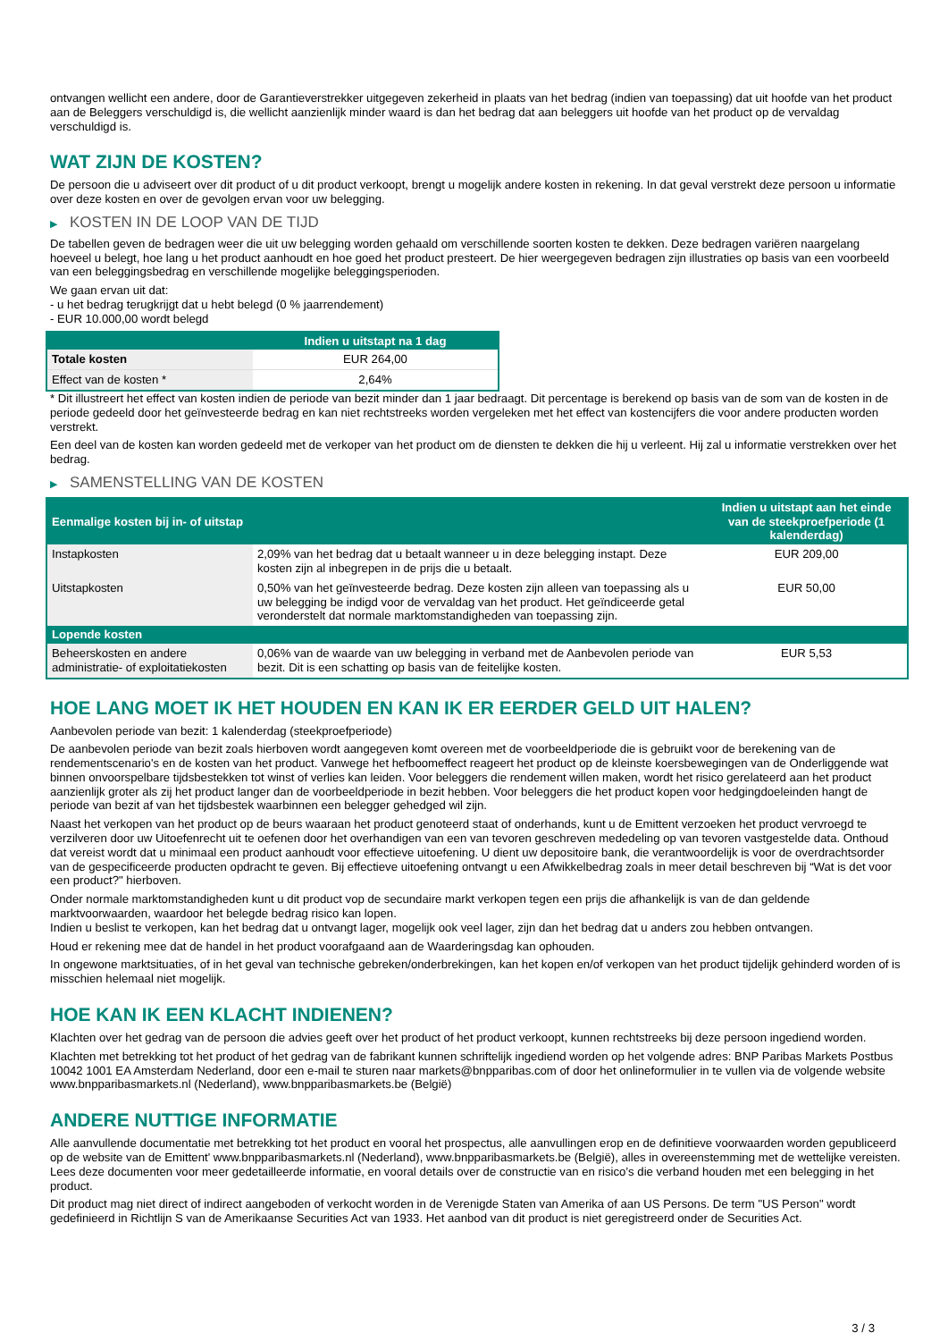ontvangen wellicht een andere, door de Garantieverstrekker uitgegeven zekerheid in plaats van het bedrag (indien van toepassing) dat uit hoofde van het product aan de Beleggers verschuldigd is, die wellicht aanzienlijk minder waard is dan het bedrag dat aan beleggers uit hoofde van het product op de vervaldag verschuldigd is.
WAT ZIJN DE KOSTEN?
De persoon die u adviseert over dit product of u dit product verkoopt, brengt u mogelijk andere kosten in rekening. In dat geval verstrekt deze persoon u informatie over deze kosten en over de gevolgen ervan voor uw belegging.
▶ KOSTEN IN DE LOOP VAN DE TIJD
De tabellen geven de bedragen weer die uit uw belegging worden gehaald om verschillende soorten kosten te dekken. Deze bedragen variëren naargelang hoeveel u belegt, hoe lang u het product aanhoudt en hoe goed het product presteert. De hier weergegeven bedragen zijn illustraties op basis van een voorbeeld van een beleggingsbedrag en verschillende mogelijke beleggingsperioden.
We gaan ervan uit dat:
- u het bedrag terugkrijgt dat u hebt belegd (0 % jaarrendement)
- EUR 10.000,00 wordt belegd
| | Indien u uitstapt na 1 dag |
| --- | --- |
| Totale kosten | EUR 264,00 |
| Effect van de kosten * | 2,64% |
* Dit illustreert het effect van kosten indien de periode van bezit minder dan 1 jaar bedraagt. Dit percentage is berekend op basis van de som van de kosten in de periode gedeeld door het geïnvesteerde bedrag en kan niet rechtstreeks worden vergeleken met het effect van kostencijfers die voor andere producten worden verstrekt.
Een deel van de kosten kan worden gedeeld met de verkoper van het product om de diensten te dekken die hij u verleent. Hij zal u informatie verstrekken over het bedrag.
▶ SAMENSTELLING VAN DE KOSTEN
| Eenmalige kosten bij in- of uitstap | | Indien u uitstapt aan het einde van de steekproefperiode (1 kalenderdag) |
| --- | --- | --- |
| Instapkosten | 2,09% van het bedrag dat u betaalt wanneer u in deze belegging instapt. Deze kosten zijn al inbegrepen in de prijs die u betaalt. | EUR 209,00 |
| Uitstapkosten | 0,50% van het geïnvesteerde bedrag. Deze kosten zijn alleen van toepassing als u uw belegging be indigd voor de vervaldag van het product. Het geïndiceerde getal veronderstelt dat normale marktomstandigheden van toepassing zijn. | EUR 50,00 |
| Lopende kosten | | |
| Beheerskosten en andere administratie- of exploitatiekosten | 0,06% van de waarde van uw belegging in verband met de Aanbevolen periode van bezit. Dit is een schatting op basis van de feitelijke kosten. | EUR 5,53 |
HOE LANG MOET IK HET HOUDEN EN KAN IK ER EERDER GELD UIT HALEN?
Aanbevolen periode van bezit: 1 kalenderdag (steekproefperiode)
De aanbevolen periode van bezit zoals hierboven wordt aangegeven komt overeen met de voorbeeldperiode die is gebruikt voor de berekening van de rendementscenario's en de kosten van het product. Vanwege het hefboomeffect reageert het product op de kleinste koersbewegingen van de Onderliggende wat binnen onvoorspelbare tijdsbestekken tot winst of verlies kan leiden. Voor beleggers die rendement willen maken, wordt het risico gerelateerd aan het product aanzienlijk groter als zij het product langer dan de voorbeeldperiode in bezit hebben. Voor beleggers die het product kopen voor hedgingdoeleinden hangt de periode van bezit af van het tijdsbestek waarbinnen een belegger gehedged wil zijn.
Naast het verkopen van het product op de beurs waaraan het product genoteerd staat of onderhands, kunt u de Emittent verzoeken het product vervroegd te verzilveren door uw Uitoefenrecht uit te oefenen door het overhandigen van een van tevoren geschreven mededeling op van tevoren vastgestelde data. Onthoud dat vereist wordt dat u minimaal een product aanhoudt voor effectieve uitoefening. U dient uw depositoire bank, die verantwoordelijk is voor de overdrachtsorder van de gespecificeerde producten opdracht te geven. Bij effectieve uitoefening ontvangt u een Afwikkelbedrag zoals in meer detail beschreven bij “Wat is det voor een product?" hierboven.
Onder normale marktomstandigheden kunt u dit product vop de secundaire markt verkopen tegen een prijs die afhankelijk is van de dan geldende marktvoorwaarden, waardoor het belegde bedrag risico kan lopen.
Indien u beslist te verkopen, kan het bedrag dat u ontvangt lager, mogelijk ook veel lager, zijn dan het bedrag dat u anders zou hebben ontvangen.
Houd er rekening mee dat de handel in het product voorafgaand aan de Waarderingsdag kan ophouden.
In ongewone marktsituaties, of in het geval van technische gebreken/onderbrekingen, kan het kopen en/of verkopen van het product tijdelijk gehinderd worden of is misschien helemaal niet mogelijk.
HOE KAN IK EEN KLACHT INDIENEN?
Klachten over het gedrag van de persoon die advies geeft over het product of het product verkoopt, kunnen rechtstreeks bij deze persoon ingediend worden.
Klachten met betrekking tot het product of het gedrag van de fabrikant kunnen schriftelijk ingediend worden op het volgende adres: BNP Paribas Markets Postbus 10042 1001 EA Amsterdam Nederland, door een e-mail te sturen naar markets@bnpparibas.com of door het onlineformulier in te vullen via de volgende website www.bnpparibasmarkets.nl (Nederland), www.bnpparibasmarkets.be (België)
ANDERE NUTTIGE INFORMATIE
Alle aanvullende documentatie met betrekking tot het product en vooral het prospectus, alle aanvullingen erop en de definitieve voorwaarden worden gepubliceerd op de website van de Emittent' www.bnpparibasmarkets.nl (Nederland), www.bnpparibasmarkets.be (België), alles in overeenstemming met de wettelijke vereisten. Lees deze documenten voor meer gedetailleerde informatie, en vooral details over de constructie van en risico’s die verband houden met een belegging in het product.
Dit product mag niet direct of indirect aangeboden of verkocht worden in de Verenigde Staten van Amerika of aan US Persons. De term "US Person" wordt gedefinieerd in Richtlijn S van de Amerikaanse Securities Act van 1933. Het aanbod van dit product is niet geregistreerd onder de Securities Act.
3 / 3